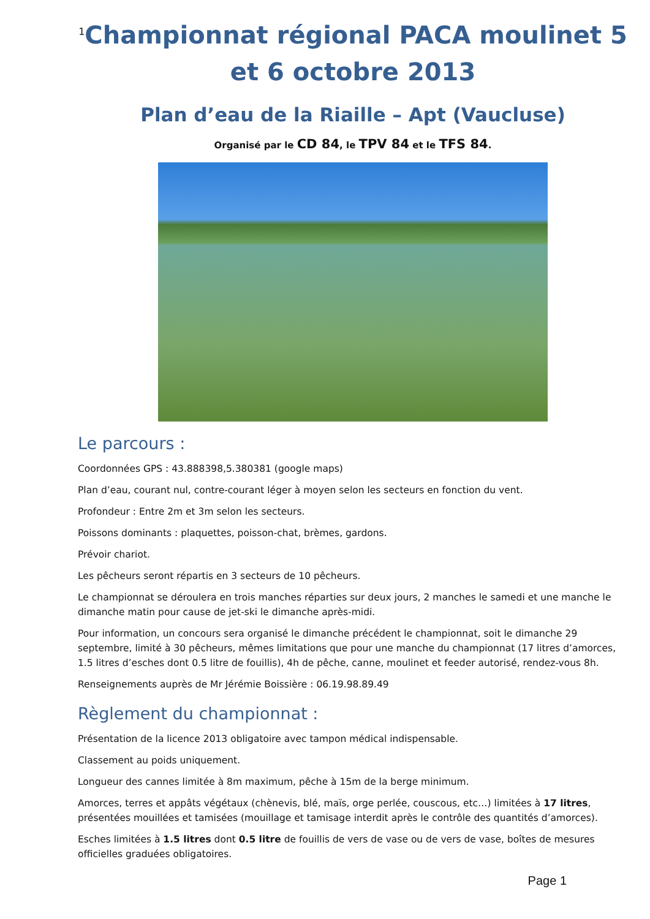<sup>1</sup> Championnat régional PACA moulinet 5 et 6 octobre 2013
Plan d’eau de la Riaille – Apt (Vaucluse)
Organisé par le CD 84, le TPV 84 et le TFS 84.
Le parcours :
Coordonnées GPS : 43.888398,5.380381 (google maps)
Plan d’eau, courant nul, contre-courant léger à moyen selon les secteurs en fonction du vent.
Profondeur : Entre 2m et 3m selon les secteurs.
Poissons dominants : plaquettes, poisson-chat, brèmes, gardons.
Prévoir chariot.
Les pêcheurs seront répartis en 3 secteurs de 10 pêcheurs.
Le championnat se déroulera en trois manches réparties sur deux jours, 2 manches le samedi et une manche le dimanche matin pour cause de jet-ski le dimanche après-midi.
Pour information, un concours sera organisé le dimanche précédent le championnat, soit le dimanche 29 septembre, limité à 30 pêcheurs, mêmes limitations que pour une manche du championnat (17 litres d’amorces, 1.5 litres d’esches dont 0.5 litre de fouillis), 4h de pêche, canne, moulinet et feeder autorisé, rendez-vous 8h.
Renseignements auprès de Mr Jérémie Boissière : 06.19.98.89.49
Règlement du championnat :
Présentation de la licence 2013 obligatoire avec tampon médical indispensable.
Classement au poids uniquement.
Longueur des cannes limitée à 8m maximum, pêche à 15m de la berge minimum.
Amorces, terres et appâts végétaux (chènevis, blé, maïs, orge perlée, couscous, etc…) limitées à 17 litres, présentées mouillées et tamisées (mouillage et tamisage interdit après le contrôle des quantités d’amorces).
Esches limitées à 1.5 litres dont 0.5 litre de fouillis de vers de vase ou de vers de vase, boîtes de mesures officielles graduées obligatoires.
Page 1